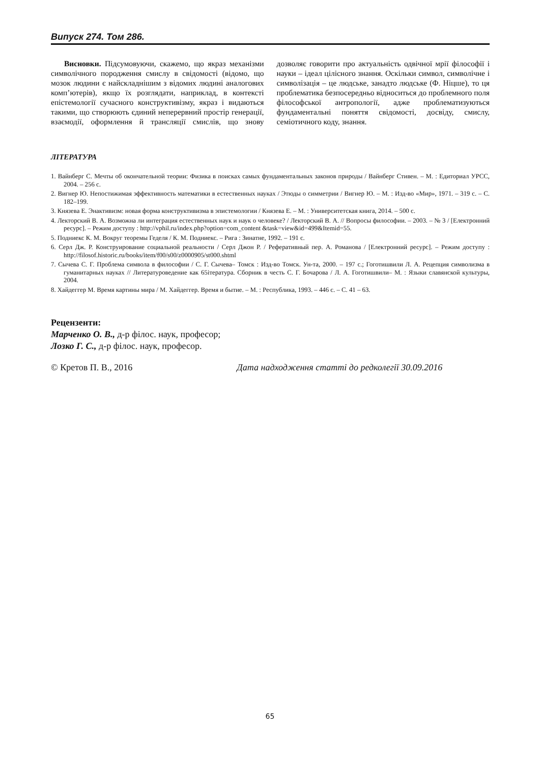Випуск 274. Том 286.
Висновки. Підсумовуючи, скажемо, що якраз механізми символічного породження смислу в свідомості (відомо, що мозок людини є найскладнішим з відомих людині аналогових комп’ютерів), якщо їх розглядати, наприклад, в контексті епістемології сучасного конструктивізму, якраз і видаються такими, що створюють єдиний неперервний простір генерації, взаємодії, оформлення й трансляції смислів, що знову дозволяє говорити про актуальність одвічної мрії філософії і науки – ідеал цілісного знання. Оскільки символ, символічне і символізація – це людське, занадто людське (Ф. Ніцше), то ця проблематика безпосередньо відноситься до проблемного поля філософської антропології, адже проблематизуються фундаментальні поняття свідомості, досвіду, смислу, семіотичного коду, знання.
ЛІТЕРАТУРА
1. Вайнберг С. Мечты об окончательной теории: Физика в поисках самых фундаментальных законов природы / Вайнберг Стивен. – М. : Едиториал УРСС, 2004. – 256 с.
2. Вигнер Ю. Непостижимая эффективность математики в естественных науках / Этюды о симметрии / Вигнер Ю. – М. : Изд-во «Мир», 1971. – 319 с. – С. 182–199.
3. Князева Е. Энактивизм: новая форма конструктивизма в эпистемологии / Князева Е. – М. : Университетская книга, 2014. – 500 с.
4. Лекторский В. А. Возможна ли интеграция естественных наук и наук о человеке? / Лекторский В. А. // Вопросы философии. – 2003. – № 3 / [Електронний ресурс]. – Режим доступу : http://vphil.ru/index.php?option=com_content &task=view&id=499&Itemid=55.
5. Подниекс К. М. Вокруг теоремы Геделя / К. М. Подниекс. – Рига : Зинатне, 1992. – 191 с.
6. Серл Дж. Р. Конструирование социальной реальности / Серл Джон Р. / Реферативный пер. А. Романова / [Електронний ресурс]. – Режим доступу : http://filosof.historic.ru/books/item/f00/s00/z0000905/st000.shtml
7. Сычева С. Г. Проблема символа в философии / С. Г. Сычева– Томск : Изд-во Томск. Ун-та, 2000. – 197 с.; Гоготишвили Л. А. Рецепция символизма в гуманитарных науках // Литературоведение как 65iтература. Сборник в честь С. Г. Бочарова / Л. А. Гоготишвили– М. : Языки славянской культуры, 2004.
8. Хайдеггер М. Время картины мира / М. Хайдеггер. Время и бытие. – М. : Республика, 1993. – 446 с. – С. 41 – 63.
Рецензенти:
Марченко О. В., д-р філос. наук, професор;
Лозко Г. С., д-р філос. наук, професор.
© Кретов П. В., 2016 Дата надходження статті до редколегії 30.09.2016
65